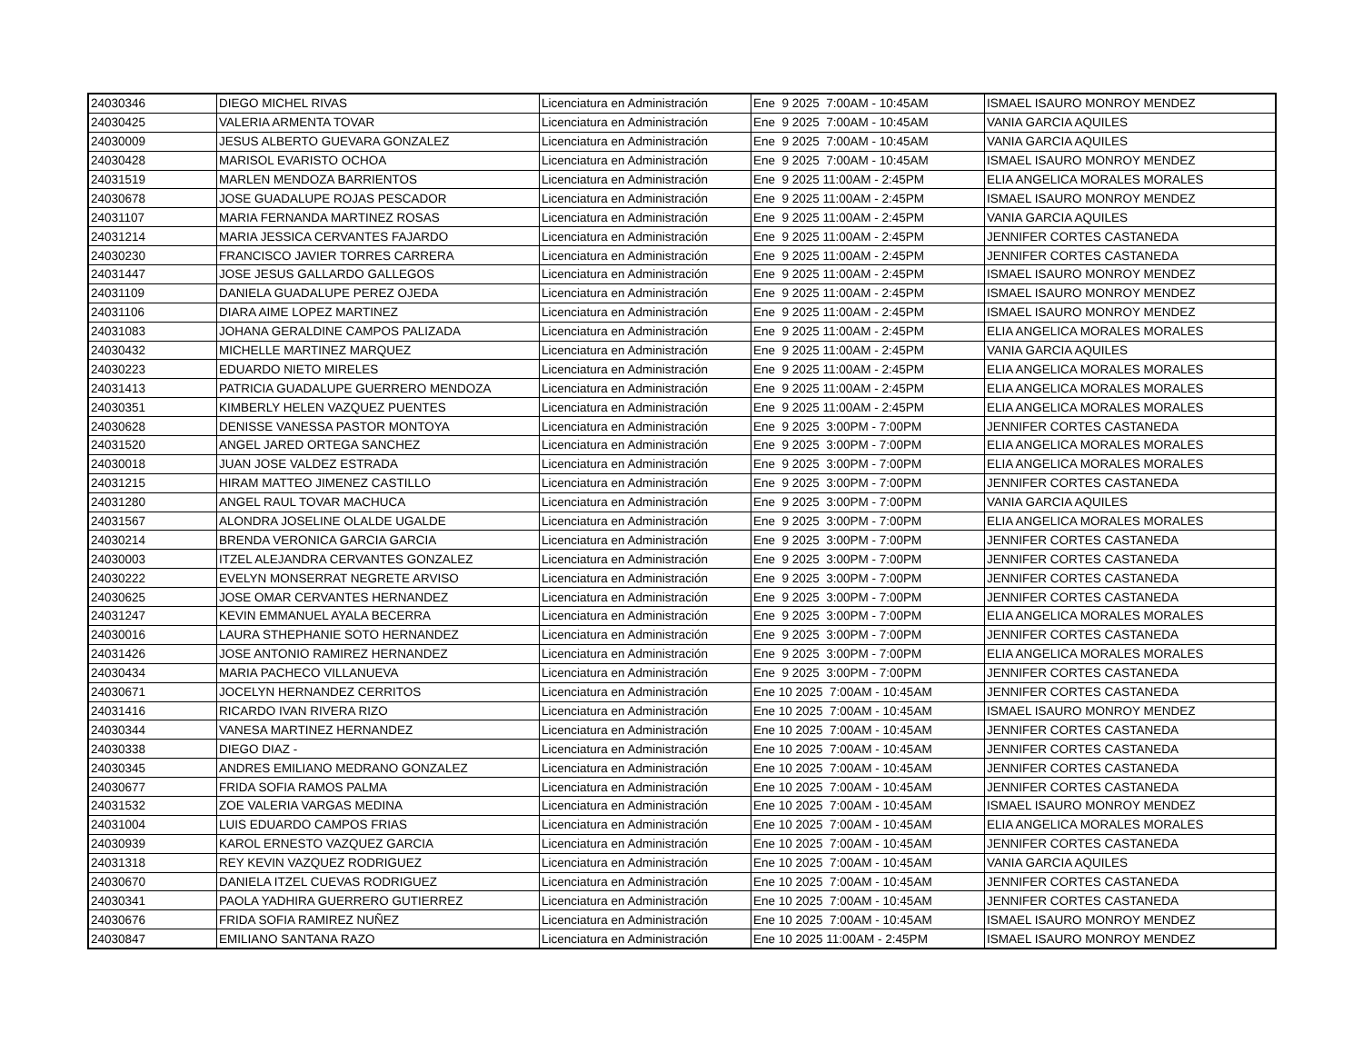| 24030346 | DIEGO MICHEL RIVAS | Licenciatura en Administración | Ene 9 2025 7:00AM - 10:45AM | ISMAEL ISAURO MONROY MENDEZ |
| 24030425 | VALERIA ARMENTA TOVAR | Licenciatura en Administración | Ene 9 2025 7:00AM - 10:45AM | VANIA GARCIA AQUILES |
| 24030009 | JESUS ALBERTO GUEVARA GONZALEZ | Licenciatura en Administración | Ene 9 2025 7:00AM - 10:45AM | VANIA GARCIA AQUILES |
| 24030428 | MARISOL EVARISTO OCHOA | Licenciatura en Administración | Ene 9 2025 7:00AM - 10:45AM | ISMAEL ISAURO MONROY MENDEZ |
| 24031519 | MARLEN MENDOZA BARRIENTOS | Licenciatura en Administración | Ene 9 2025 11:00AM - 2:45PM | ELIA ANGELICA MORALES MORALES |
| 24030678 | JOSE GUADALUPE ROJAS PESCADOR | Licenciatura en Administración | Ene 9 2025 11:00AM - 2:45PM | ISMAEL ISAURO MONROY MENDEZ |
| 24031107 | MARIA FERNANDA MARTINEZ ROSAS | Licenciatura en Administración | Ene 9 2025 11:00AM - 2:45PM | VANIA GARCIA AQUILES |
| 24031214 | MARIA JESSICA CERVANTES FAJARDO | Licenciatura en Administración | Ene 9 2025 11:00AM - 2:45PM | JENNIFER CORTES CASTANEDA |
| 24030230 | FRANCISCO JAVIER TORRES CARRERA | Licenciatura en Administración | Ene 9 2025 11:00AM - 2:45PM | JENNIFER CORTES CASTANEDA |
| 24031447 | JOSE JESUS GALLARDO GALLEGOS | Licenciatura en Administración | Ene 9 2025 11:00AM - 2:45PM | ISMAEL ISAURO MONROY MENDEZ |
| 24031109 | DANIELA GUADALUPE PEREZ OJEDA | Licenciatura en Administración | Ene 9 2025 11:00AM - 2:45PM | ISMAEL ISAURO MONROY MENDEZ |
| 24031106 | DIARA AIME LOPEZ MARTINEZ | Licenciatura en Administración | Ene 9 2025 11:00AM - 2:45PM | ISMAEL ISAURO MONROY MENDEZ |
| 24031083 | JOHANA GERALDINE CAMPOS PALIZADA | Licenciatura en Administración | Ene 9 2025 11:00AM - 2:45PM | ELIA ANGELICA MORALES MORALES |
| 24030432 | MICHELLE MARTINEZ MARQUEZ | Licenciatura en Administración | Ene 9 2025 11:00AM - 2:45PM | VANIA GARCIA AQUILES |
| 24030223 | EDUARDO NIETO MIRELES | Licenciatura en Administración | Ene 9 2025 11:00AM - 2:45PM | ELIA ANGELICA MORALES MORALES |
| 24031413 | PATRICIA GUADALUPE GUERRERO MENDOZA | Licenciatura en Administración | Ene 9 2025 11:00AM - 2:45PM | ELIA ANGELICA MORALES MORALES |
| 24030351 | KIMBERLY HELEN VAZQUEZ PUENTES | Licenciatura en Administración | Ene 9 2025 11:00AM - 2:45PM | ELIA ANGELICA MORALES MORALES |
| 24030628 | DENISSE VANESSA PASTOR MONTOYA | Licenciatura en Administración | Ene 9 2025 3:00PM - 7:00PM | JENNIFER CORTES CASTANEDA |
| 24031520 | ANGEL JARED ORTEGA SANCHEZ | Licenciatura en Administración | Ene 9 2025 3:00PM - 7:00PM | ELIA ANGELICA MORALES MORALES |
| 24030018 | JUAN JOSE VALDEZ ESTRADA | Licenciatura en Administración | Ene 9 2025 3:00PM - 7:00PM | ELIA ANGELICA MORALES MORALES |
| 24031215 | HIRAM MATTEO JIMENEZ CASTILLO | Licenciatura en Administración | Ene 9 2025 3:00PM - 7:00PM | JENNIFER CORTES CASTANEDA |
| 24031280 | ANGEL RAUL TOVAR MACHUCA | Licenciatura en Administración | Ene 9 2025 3:00PM - 7:00PM | VANIA GARCIA AQUILES |
| 24031567 | ALONDRA JOSELINE OLALDE UGALDE | Licenciatura en Administración | Ene 9 2025 3:00PM - 7:00PM | ELIA ANGELICA MORALES MORALES |
| 24030214 | BRENDA VERONICA GARCIA GARCIA | Licenciatura en Administración | Ene 9 2025 3:00PM - 7:00PM | JENNIFER CORTES CASTANEDA |
| 24030003 | ITZEL ALEJANDRA CERVANTES GONZALEZ | Licenciatura en Administración | Ene 9 2025 3:00PM - 7:00PM | JENNIFER CORTES CASTANEDA |
| 24030222 | EVELYN MONSERRAT NEGRETE ARVISO | Licenciatura en Administración | Ene 9 2025 3:00PM - 7:00PM | JENNIFER CORTES CASTANEDA |
| 24030625 | JOSE OMAR CERVANTES HERNANDEZ | Licenciatura en Administración | Ene 9 2025 3:00PM - 7:00PM | JENNIFER CORTES CASTANEDA |
| 24031247 | KEVIN EMMANUEL AYALA BECERRA | Licenciatura en Administración | Ene 9 2025 3:00PM - 7:00PM | ELIA ANGELICA MORALES MORALES |
| 24030016 | LAURA STHEPHANIE SOTO HERNANDEZ | Licenciatura en Administración | Ene 9 2025 3:00PM - 7:00PM | JENNIFER CORTES CASTANEDA |
| 24031426 | JOSE ANTONIO RAMIREZ HERNANDEZ | Licenciatura en Administración | Ene 9 2025 3:00PM - 7:00PM | ELIA ANGELICA MORALES MORALES |
| 24030434 | MARIA PACHECO VILLANUEVA | Licenciatura en Administración | Ene 9 2025 3:00PM - 7:00PM | JENNIFER CORTES CASTANEDA |
| 24030671 | JOCELYN HERNANDEZ CERRITOS | Licenciatura en Administración | Ene 10 2025 7:00AM - 10:45AM | JENNIFER CORTES CASTANEDA |
| 24031416 | RICARDO IVAN RIVERA RIZO | Licenciatura en Administración | Ene 10 2025 7:00AM - 10:45AM | ISMAEL ISAURO MONROY MENDEZ |
| 24030344 | VANESA MARTINEZ HERNANDEZ | Licenciatura en Administración | Ene 10 2025 7:00AM - 10:45AM | JENNIFER CORTES CASTANEDA |
| 24030338 | DIEGO DIAZ - | Licenciatura en Administración | Ene 10 2025 7:00AM - 10:45AM | JENNIFER CORTES CASTANEDA |
| 24030345 | ANDRES EMILIANO MEDRANO GONZALEZ | Licenciatura en Administración | Ene 10 2025 7:00AM - 10:45AM | JENNIFER CORTES CASTANEDA |
| 24030677 | FRIDA SOFIA RAMOS PALMA | Licenciatura en Administración | Ene 10 2025 7:00AM - 10:45AM | JENNIFER CORTES CASTANEDA |
| 24031532 | ZOE VALERIA VARGAS MEDINA | Licenciatura en Administración | Ene 10 2025 7:00AM - 10:45AM | ISMAEL ISAURO MONROY MENDEZ |
| 24031004 | LUIS EDUARDO CAMPOS FRIAS | Licenciatura en Administración | Ene 10 2025 7:00AM - 10:45AM | ELIA ANGELICA MORALES MORALES |
| 24030939 | KAROL ERNESTO VAZQUEZ GARCIA | Licenciatura en Administración | Ene 10 2025 7:00AM - 10:45AM | JENNIFER CORTES CASTANEDA |
| 24031318 | REY KEVIN VAZQUEZ RODRIGUEZ | Licenciatura en Administración | Ene 10 2025 7:00AM - 10:45AM | VANIA GARCIA AQUILES |
| 24030670 | DANIELA ITZEL CUEVAS RODRIGUEZ | Licenciatura en Administración | Ene 10 2025 7:00AM - 10:45AM | JENNIFER CORTES CASTANEDA |
| 24030341 | PAOLA YADHIRA GUERRERO GUTIERREZ | Licenciatura en Administración | Ene 10 2025 7:00AM - 10:45AM | JENNIFER CORTES CASTANEDA |
| 24030676 | FRIDA SOFIA RAMIREZ NUÑEZ | Licenciatura en Administración | Ene 10 2025 7:00AM - 10:45AM | ISMAEL ISAURO MONROY MENDEZ |
| 24030847 | EMILIANO SANTANA RAZO | Licenciatura en Administración | Ene 10 2025 11:00AM - 2:45PM | ISMAEL ISAURO MONROY MENDEZ |